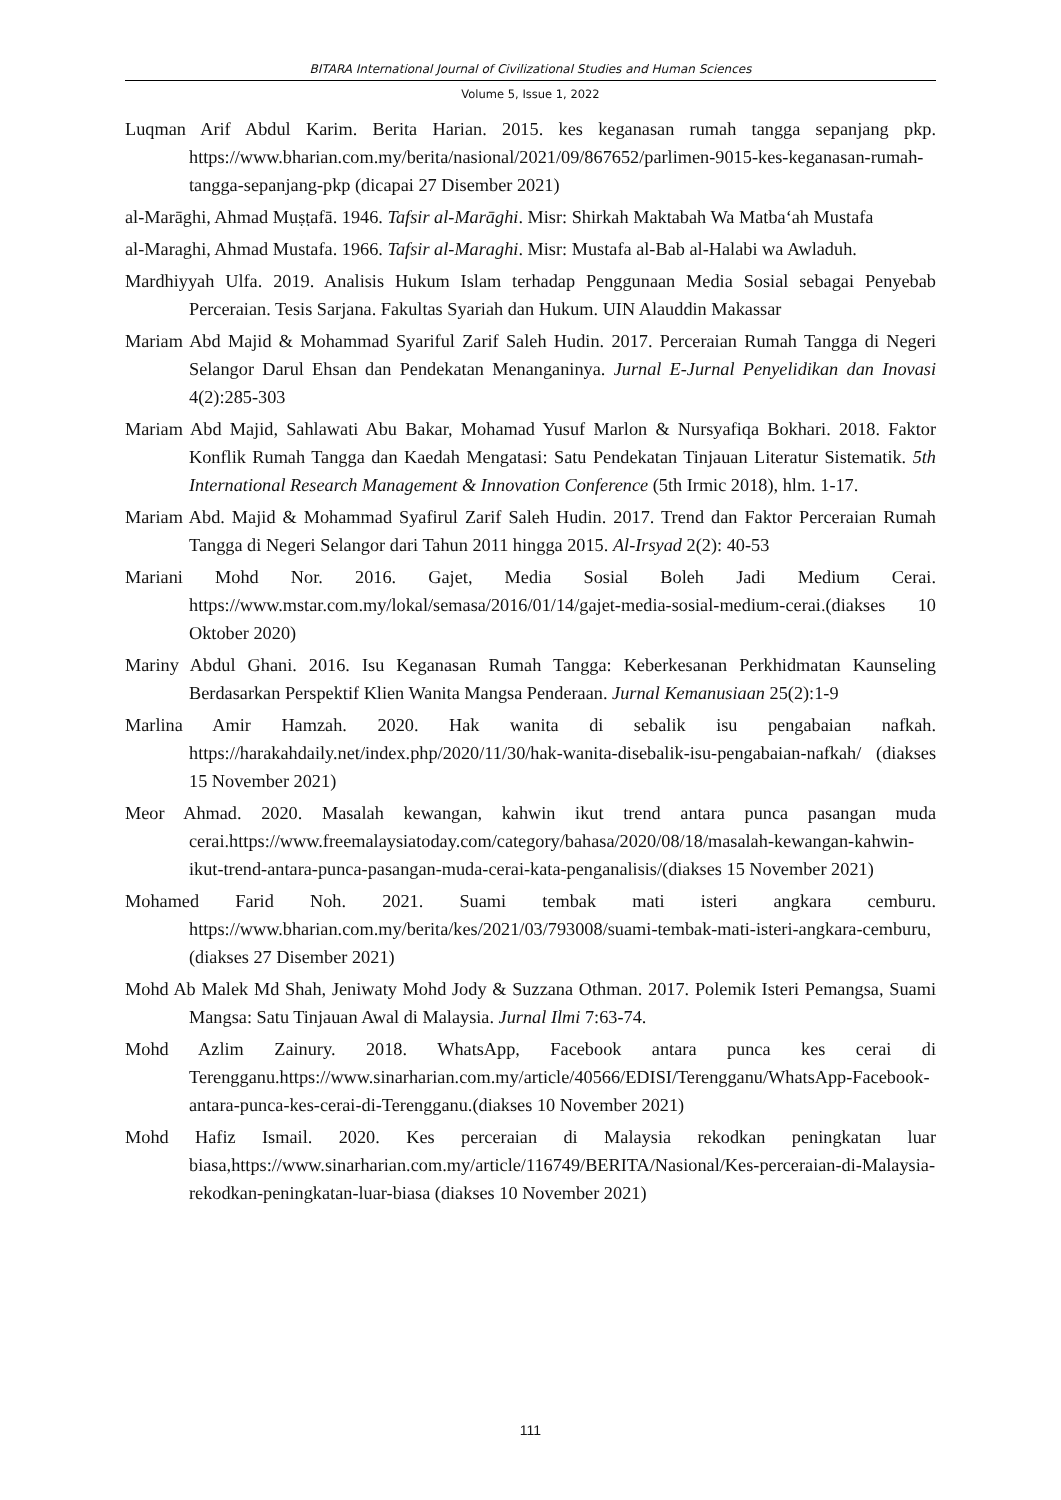BITARA International Journal of Civilizational Studies and Human Sciences
Volume 5, Issue 1, 2022
Luqman Arif Abdul Karim. Berita Harian. 2015. kes keganasan rumah tangga sepanjang pkp. https://www.bharian.com.my/berita/nasional/2021/09/867652/parlimen-9015-kes-keganasan-rumah-tangga-sepanjang-pkp (dicapai 27 Disember 2021)
al-Marāghi, Ahmad Muṣṭafā. 1946. Tafsir al-Marāghi. Misr: Shirkah Maktabah Wa Matba‘ah Mustafa
al-Maraghi, Ahmad Mustafa. 1966. Tafsir al-Maraghi. Misr: Mustafa al-Bab al-Halabi wa Awladuh.
Mardhiyyah Ulfa. 2019. Analisis Hukum Islam terhadap Penggunaan Media Sosial sebagai Penyebab Perceraian. Tesis Sarjana. Fakultas Syariah dan Hukum. UIN Alauddin Makassar
Mariam Abd Majid & Mohammad Syariful Zarif Saleh Hudin. 2017. Perceraian Rumah Tangga di Negeri Selangor Darul Ehsan dan Pendekatan Menanganinya. Jurnal E-Jurnal Penyelidikan dan Inovasi 4(2):285-303
Mariam Abd Majid, Sahlawati Abu Bakar, Mohamad Yusuf Marlon & Nursyafiqa Bokhari. 2018. Faktor Konflik Rumah Tangga dan Kaedah Mengatasi: Satu Pendekatan Tinjauan Literatur Sistematik. 5th International Research Management & Innovation Conference (5th Irmic 2018), hlm. 1-17.
Mariam Abd. Majid & Mohammad Syafirul Zarif Saleh Hudin. 2017. Trend dan Faktor Perceraian Rumah Tangga di Negeri Selangor dari Tahun 2011 hingga 2015. Al-Irsyad 2(2): 40-53
Mariani Mohd Nor. 2016. Gajet, Media Sosial Boleh Jadi Medium Cerai. https://www.mstar.com.my/lokal/semasa/2016/01/14/gajet-media-sosial-medium-cerai.(diakses 10 Oktober 2020)
Mariny Abdul Ghani. 2016. Isu Keganasan Rumah Tangga: Keberkesanan Perkhidmatan Kaunseling Berdasarkan Perspektif Klien Wanita Mangsa Penderaan. Jurnal Kemanusiaan 25(2):1-9
Marlina Amir Hamzah. 2020. Hak wanita di sebalik isu pengabaian nafkah. https://harakahdaily.net/index.php/2020/11/30/hak-wanita-disebalik-isu-pengabaian-nafkah/ (diakses 15 November 2021)
Meor Ahmad. 2020. Masalah kewangan, kahwin ikut trend antara punca pasangan muda cerai.https://www.freemalaysiatoday.com/category/bahasa/2020/08/18/masalah-kewangan-kahwin-ikut-trend-antara-punca-pasangan-muda-cerai-kata-penganalisis/(diakses 15 November 2021)
Mohamed Farid Noh. 2021. Suami tembak mati isteri angkara cemburu. https://www.bharian.com.my/berita/kes/2021/03/793008/suami-tembak-mati-isteri-angkara-cemburu, (diakses 27 Disember 2021)
Mohd Ab Malek Md Shah, Jeniwaty Mohd Jody & Suzzana Othman. 2017. Polemik Isteri Pemangsa, Suami Mangsa: Satu Tinjauan Awal di Malaysia. Jurnal Ilmi 7:63-74.
Mohd Azlim Zainury. 2018. WhatsApp, Facebook antara punca kes cerai di Terengganu.https://www.sinarharian.com.my/article/40566/EDISI/Terengganu/WhatsApp-Facebook-antara-punca-kes-cerai-di-Terengganu.(diakses 10 November 2021)
Mohd Hafiz Ismail. 2020. Kes perceraian di Malaysia rekodkan peningkatan luar biasa,https://www.sinarharian.com.my/article/116749/BERITA/Nasional/Kes-perceraian-di-Malaysia-rekodkan-peningkatan-luar-biasa (diakses 10 November 2021)
111